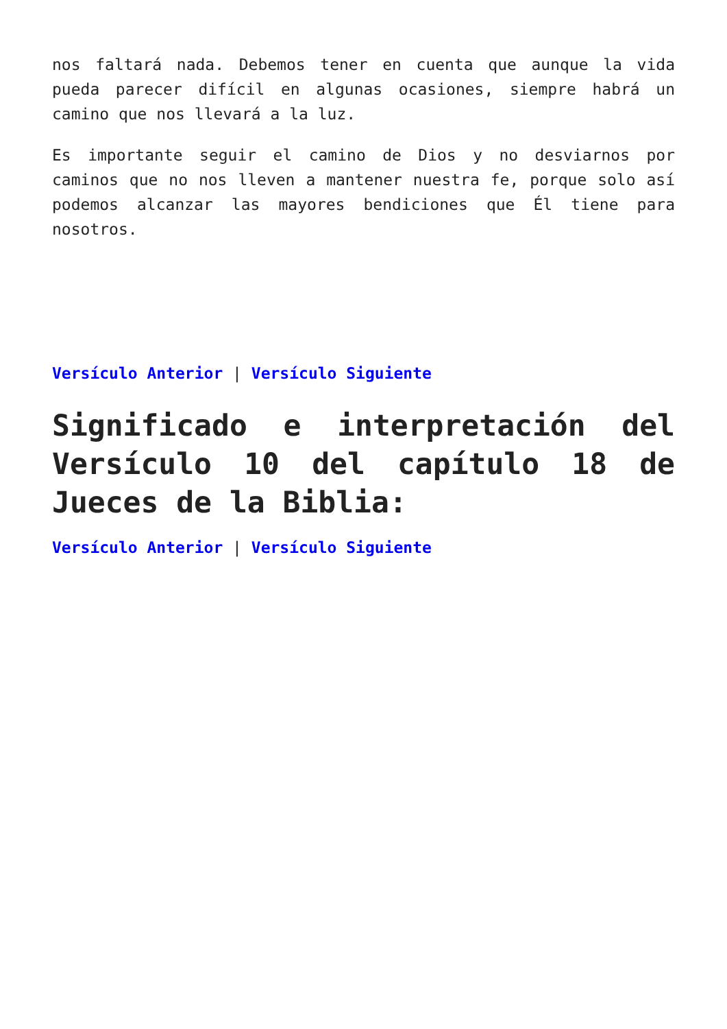nos faltará nada. Debemos tener en cuenta que aunque la vida pueda parecer difícil en algunas ocasiones, siempre habrá un camino que nos llevará a la luz.
Es importante seguir el camino de Dios y no desviarnos por caminos que no nos lleven a mantener nuestra fe, porque solo así podemos alcanzar las mayores bendiciones que Él tiene para nosotros.
Versículo Anterior | Versículo Siguiente
Significado e interpretación del Versículo 10 del capítulo 18 de Jueces de la Biblia:
Versículo Anterior | Versículo Siguiente